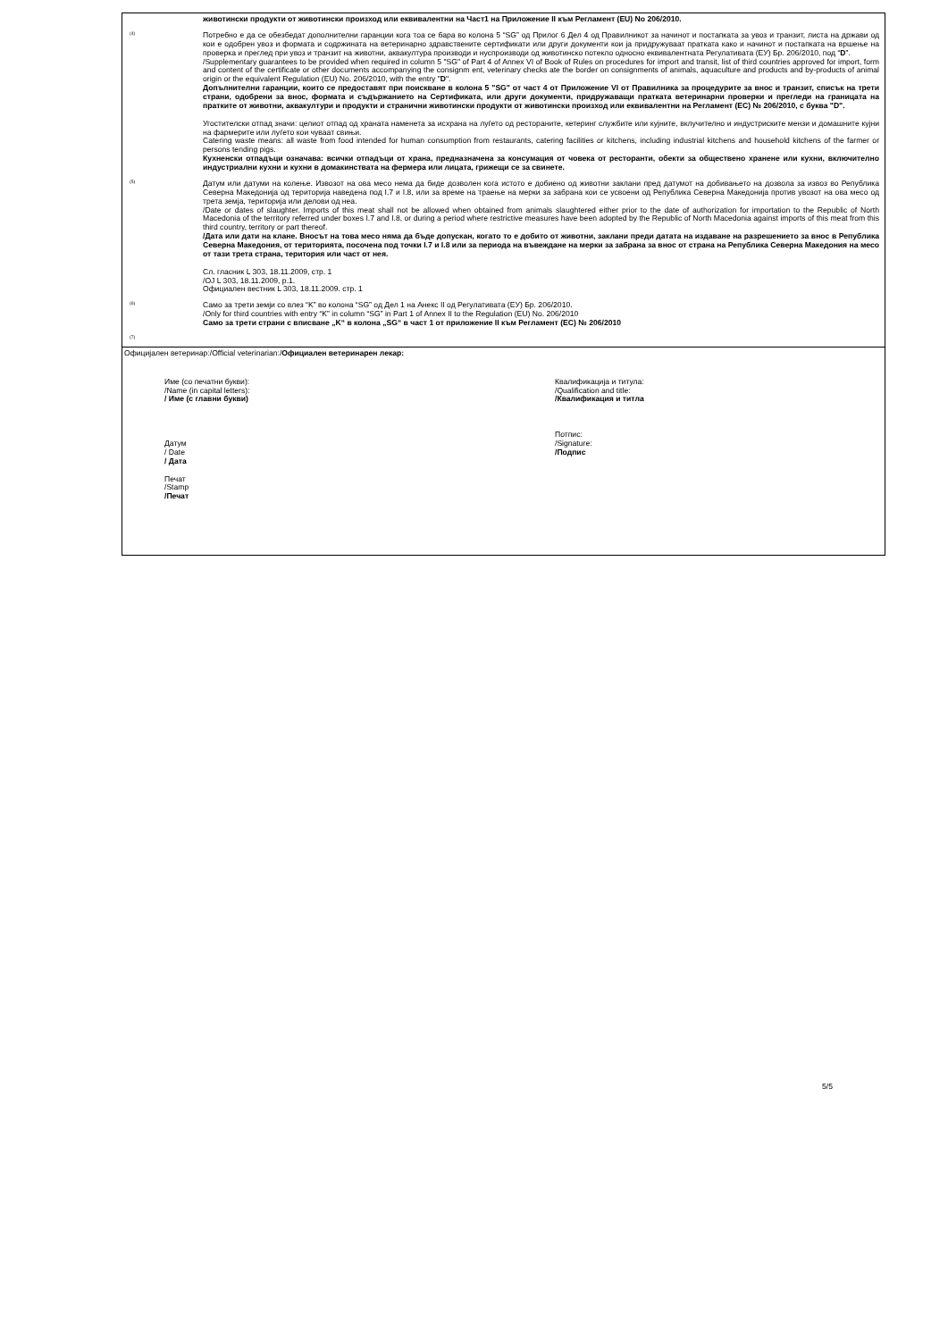животински продукти от животински произход или еквивалентни на Част1 на Приложение II към Регламент (EU) No 206/2010.
<sup>(4)</sup>
Потребно е да се обезбедат дополнителни гаранции кога тоа се бара во колона 5 “SG” од Прилог 6 Дел 4 од Правилникот за начинот и постапката за увоз и транзит, листа на држави од кои е одобрен увоз и формата и содржината на ветеринарно здравствените сертификати или други документи кои ја придружуваат пратката како и начинот и постапката на вршење на проверка и преглед при увоз и транзит на животни, аквакултура производи и нуспроизводи од животинско потекло односно еквивалентната Регулативата (ЕУ) Бр. 206/2010, под “D”.
/Supplementary guarantees to be provided when required in column 5 "SG" of Part 4 of Annex VI of Book of Rules on procedures for import and transit, list of third countries approved for import, form and content of the certificate or other documents accompanying the consignm ent, veterinary checks ate the border on consignments of animals, aquaculture and products and by-products of animal origin or the equivalent Regulation (EU) No. 206/2010, with the entry "D".
Допълнителни гаранции, които се предоставят при поискване в колона 5 "SG" от част 4 от Приложение VI от Правилника за процедурите за внос и транзит, списък на трети страни, одобрени за внос, формата и съдържанието на Сертификата, или други документи, придружаващи пратката ветеринарни проверки и прегледи на границата на пратките от животни, аквакултури и продукти и странични животински продукти от животински произход или еквивалентни на Регламент (ЕС) № 206/2010, с буква "D".
Угостителски отпад значи: целиот отпад од храната наменета за исхрана на луѓето од рестораните, кетеринг службите или кујните, вклучително и индустриските мензи и домашните кујни на фармерите или луѓето кои чуваат свињи.
Catering waste means: all waste from food intended for human consumption from restaurants, catering facilities or kitchens, including industrial kitchens and household kitchens of the farmer or persons tending pigs.
Кухненски отпадъци означава: всички отпадъци от храна, предназначена за консумация от човека от ресторанти, обекти за обществено хранене или кухни, включително индустриални кухни и кухни в домакинствата на фермера или лицата, грижещи се за свинете.
<sup>(5)</sup>
Датум или датуми на колење. Извозот на ова месо нема да биде дозволен кога истото е добиено од животни заклани пред датумот на добивањето на дозвола за извоз во Република Северна Македонија од територија наведена под I.7 и I.8, или за време на траење на мерки за забрана кои се усвоени од Република Северна Македонија против увозот на ова месо од трета земја, територија или делови од неа.
/Date or dates of slaughter. Imports of this meat shall not be allowed when obtained from animals slaughtered either prior to the date of authorization for importation to the Republic of North Macedonia of the territory referred under boxes I.7 and I.8, or during a period where restrictive measures have been adopted by the Republic of North Macedonia against imports of this meat from this third country, territory or part thereof.
/Дата или дати на клане. Вносът на това месо няма да бъде допускан, когато то е добито от животни, заклани преди датата на издаване на разрешението за внос в Република Северна Македония, от територията, посочена под точки I.7 и I.8 или за периода на въвеждане на мерки за забрана за внос от страна на Република Северна Македония на месо от тази трета страна, територия или част от нея.
Сл. гласник L 303, 18.11.2009, стр. 1
/OJ L 303, 18.11.2009, p.1.
Официален вестник L 303, 18.11.2009. стр. 1
<sup>(6)</sup>
Само за трети земји со влез “K” во колона “SG” од Дел 1 на Анекс II од Регулативата (ЕУ) Бр. 206/2010.
/Only for third countries with entry “K” in column “SG” in Part 1 of Annex II to the Regulation (EU) No. 206/2010
Само за трети страни с вписване „K“ в колона „SG“ в част 1 от приложение II към Регламент (ЕС) № 206/2010
<sup>(7)</sup>
Официјален ветеринар:/Official veterinarian:/Официален ветеринарен лекар:
Име (со печатни букви):
/Name (in capital letters):
/ Име (с главни букви)
Датум
/ Date
/ Дата
Печат
/Stamp
/Печат
Квалификација и титула:
/Qualification and title:
/Квалификация и титла
Потпис:
/Signature:
/Подпис
5/5